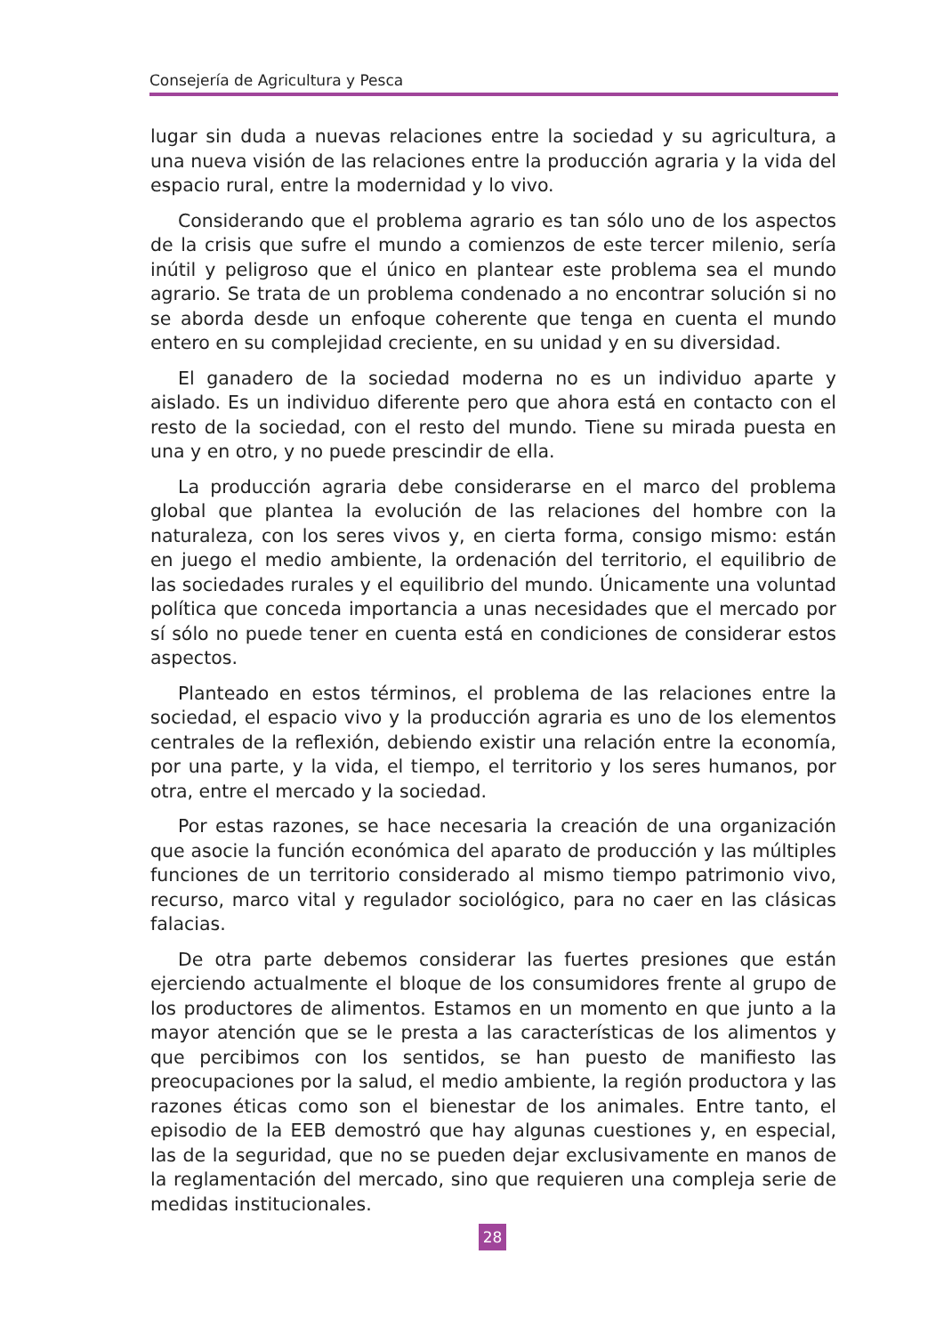Consejería de Agricultura y Pesca
lugar sin duda a nuevas relaciones entre la sociedad y su agricultura, a una nueva visión de las relaciones entre la producción agraria y la vida del espacio rural, entre la modernidad y lo vivo.
Considerando que el problema agrario es tan sólo uno de los aspectos de la crisis que sufre el mundo a comienzos de este tercer milenio, sería inútil y peligroso que el único en plantear este problema sea el mundo agrario. Se trata de un problema condenado a no encontrar solución si no se aborda desde un enfoque coherente que tenga en cuenta el mundo entero en su complejidad creciente, en su unidad y en su diversidad.
El ganadero de la sociedad moderna no es un individuo aparte y aislado. Es un individuo diferente pero que ahora está en contacto con el resto de la sociedad, con el resto del mundo. Tiene su mirada puesta en una y en otro, y no puede prescindir de ella.
La producción agraria debe considerarse en el marco del problema global que plantea la evolución de las relaciones del hombre con la naturaleza, con los seres vivos y, en cierta forma, consigo mismo: están en juego el medio ambiente, la ordenación del territorio, el equilibrio de las sociedades rurales y el equilibrio del mundo. Únicamente una voluntad política que conceda importancia a unas necesidades que el mercado por sí sólo no puede tener en cuenta está en condiciones de considerar estos aspectos.
Planteado en estos términos, el problema de las relaciones entre la sociedad, el espacio vivo y la producción agraria es uno de los elementos centrales de la reflexión, debiendo existir una relación entre la economía, por una parte, y la vida, el tiempo, el territorio y los seres humanos, por otra, entre el mercado y la sociedad.
Por estas razones, se hace necesaria la creación de una organización que asocie la función económica del aparato de producción y las múltiples funciones de un territorio considerado al mismo tiempo patrimonio vivo, recurso, marco vital y regulador sociológico, para no caer en las clásicas falacias.
De otra parte debemos considerar las fuertes presiones que están ejerciendo actualmente el bloque de los consumidores frente al grupo de los productores de alimentos. Estamos en un momento en que junto a la mayor atención que se le presta a las características de los alimentos y que percibimos con los sentidos, se han puesto de manifiesto las preocupaciones por la salud, el medio ambiente, la región productora y las razones éticas como son el bienestar de los animales. Entre tanto, el episodio de la EEB demostró que hay algunas cuestiones y, en especial, las de la seguridad, que no se pueden dejar exclusivamente en manos de la reglamentación del mercado, sino que requieren una compleja serie de medidas institucionales.
28